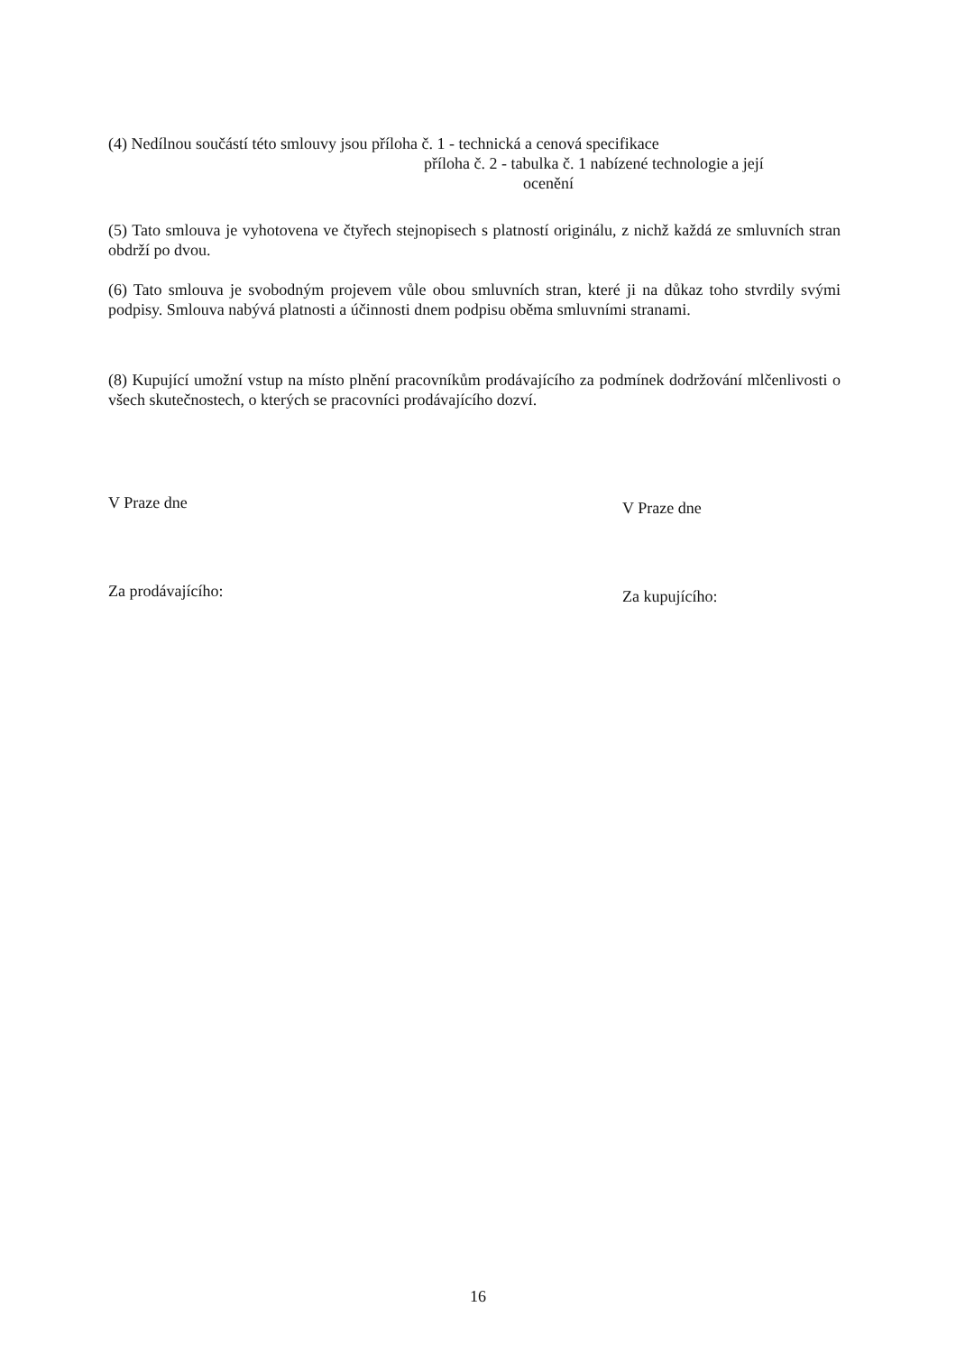(4) Nedílnou součástí této smlouvy jsou příloha č. 1 - technická a cenová specifikace
příloha č. 2 - tabulka č. 1 nabízené technologie a její
ocenění
(5) Tato smlouva je vyhotovena ve čtyřech stejnopisech s platností originálu, z nichž každá ze smluvních stran obdrží po dvou.
(6) Tato smlouva je svobodným projevem vůle obou smluvních stran, které ji na důkaz toho stvrdily svými podpisy. Smlouva nabývá platnosti a účinnosti dnem podpisu oběma smluvními stranami.
(8) Kupující umožní vstup na místo plnění pracovníkům prodávajícího za podmínek dodržování mlčenlivosti o všech skutečnostech, o kterých se pracovníci prodávajícího dozví.
V Praze dne V Praze dne
Za prodávajícího: Za kupujícího:
16